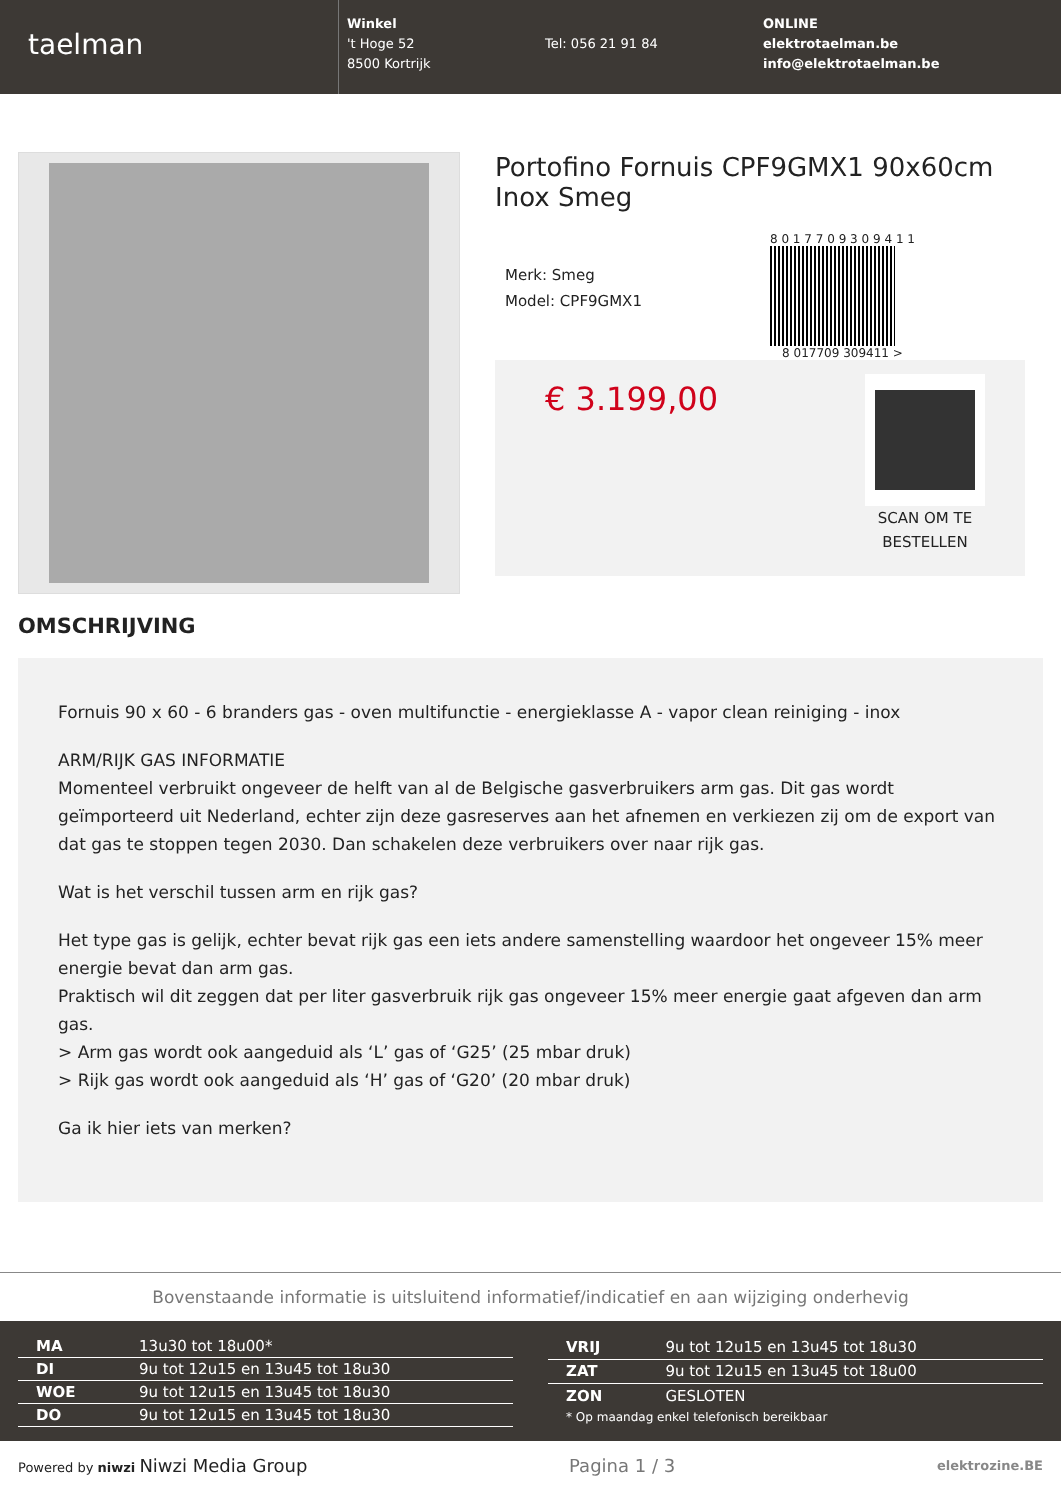taelman
Winkel
't Hoge 52
8500 Kortrijk
Tel: 056 21 91 84
ONLINE
elektrotaelman.be
info@elektrotaelman.be
Portofino Fornuis CPF9GMX1 90x60cm Inox Smeg
Merk: Smeg
Model: CPF9GMX1
8 0 1 7 7 0 9 3 0 9 4 1 1
8 017709 309411 >
€ 3.199,00
SCAN OM TE
BESTELLEN
OMSCHRIJVING
Fornuis 90 x 60 - 6 branders gas - oven multifunctie - energieklasse A - vapor clean reiniging - inox
ARM/RIJK GAS INFORMATIE
Momenteel verbruikt ongeveer de helft van al de Belgische gasverbruikers arm gas. Dit gas wordt geïmporteerd uit Nederland, echter zijn deze gasreserves aan het afnemen en verkiezen zij om de export van dat gas te stoppen tegen 2030. Dan schakelen deze verbruikers over naar rijk gas.
Wat is het verschil tussen arm en rijk gas?
Het type gas is gelijk, echter bevat rijk gas een iets andere samenstelling waardoor het ongeveer 15% meer energie bevat dan arm gas.
Praktisch wil dit zeggen dat per liter gasverbruik rijk gas ongeveer 15% meer energie gaat afgeven dan arm gas.
> Arm gas wordt ook aangeduid als ‘L’ gas of ‘G25’ (25 mbar druk)
> Rijk gas wordt ook aangeduid als ‘H’ gas of ‘G20’ (20 mbar druk)
Ga ik hier iets van merken?
Bovenstaande informatie is uitsluitend informatief/indicatief en aan wijziging onderhevig
| MA | 13u30 tot 18u00* |
| DI | 9u tot 12u15 en 13u45 tot 18u30 |
| WOE | 9u tot 12u15 en 13u45 tot 18u30 |
| DO | 9u tot 12u15 en 13u45 tot 18u30 |
| VRIJ | 9u tot 12u15 en 13u45 tot 18u30 |
| ZAT | 9u tot 12u15 en 13u45 tot 18u00 |
| ZON | GESLOTEN |
| * Op maandag enkel telefonisch bereikbaar | |
Powered by niwzi Niwzi Media Group Pagina 1 / 3 elektrozine.BE